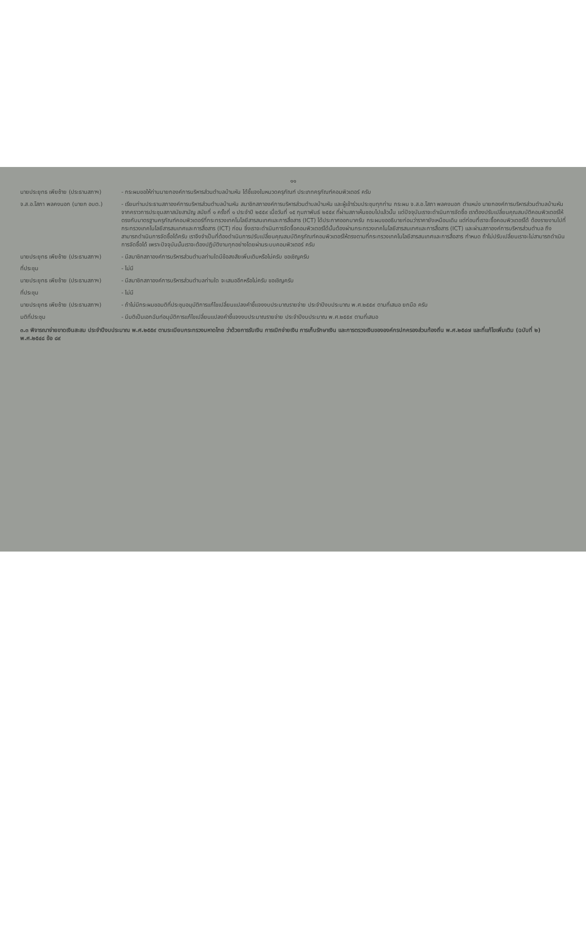๑๑
นายประยุทธ เพียซ้าย (ประธานสภาฯ)
- กระผมขอให้ท่านนายกองค์การบริหารส่วนตำบลบ้านหัน ได้ชี้แจงในหมวดครุภัณฑ์ ประเภทครุภัณฑ์คอมพิวเตอร์ ครับ
จ.ส.อ.โสภา พลคงนอก (นายก อบต.) - เรียนท่านประธานสภาองค์การบริหารส่วนตำบลบ้านหัน สมาชิกสภาองค์การบริหารส่วนตำบลบ้านหัน และผู้เข้าร่วมประชุมทุกท่าน กระผม จ.ส.อ.โสภา พลคงนอก ตำแหน่ง นายกองค์การบริหารส่วนตำบลบ้านหัน จากคราวการประชุมสภาสมัยสามัญ สมัยที่ ๑ ครั้งที่ ๑ ประจำปี ๒๕๕๙ เมื่อวันที่ ๑๕ กุมภาพันธ์ ๒๕๕๙ ที่ผ่านสภาเห็นชอบไปแล้วนั้น แต่ปัจจุบันเราจะดำเนินการจัดซื้อ เราต้องปรับเปลี่ยนคุณสมบัติคอมพิวเตอร์ให้ตรงกับมาตรฐานครุภัณฑ์คอมพิวเตอร์ที่กระทรวงเทคโนโลยีสารสนเทศและการสื่อสาร (ICT) ได้ประกาศออกมาครับ กระผมขออธิบายก่อนว่าราคายังเหมือนเดิม แต่ก่อนที่เราจะซื้อคอมพิวเตอร์ได้ ต้องรายงานไปที่กระทรวงเทคโนโลยีสารสนเทศและการสื่อสาร (ICT) ก่อน ซึ่งเราจะดำเนินการจัดซื้อคอมพิวเตอร์ได้นั้นต้องผ่านกระทรวงเทคโนโลยีสารสนเทศและการสื่อสาร (ICT) และผ่านสภาองค์การบริหารส่วนตำบล ถึงสามารถดำเนินการจัดซื้อได้ครับ เราจึงจำเป็นที่ต้องดำเนินการปรับเปลี่ยนคุณสมบัติครุภัณฑ์คอมพิวเตอร์ให้ตรงตามที่กระทรวงเทคโนโลยีสารสนเทศและการสื่อสาร กำหนด ถ้าไม่ปรับเปลี่ยนเราจะไม่สามารถดำเนินการจัดซื้อได้ เพราะปัจจุบันนั้นเราจะต้องปฏิบัติงานทุกอย่างโดยผ่านระบบคอมพิวเตอร์ ครับ
นายประยุทธ เพียซ้าย (ประธานสภาฯ)
- มีสมาชิกสภาองค์การบริหารส่วนตำบลท่านใดมีข้อสงสัยเพิ่มเติมหรือไม่ครับ ขอเชิญครับ
ที่ประชุม - ไม่มี
นายประยุทธ เพียซ้าย (ประธานสภาฯ)
- มีสมาชิกสภาองค์การบริหารส่วนตำบลท่านใด จะเสนออีกหรือไม่ครับ ขอเชิญครับ
ที่ประชุม - ไม่มี
นายประยุทธ เพียซ้าย (ประธานสภาฯ)
- ถ้าไม่มีกระผมขอมติที่ประชุมอนุมัติการแก้ไขเปลี่ยนแปลงคำชี้แจงงบประมาณรายจ่าย ประจำปีงบประมาณ พ.ศ.๒๕๕๙ ตามที่เสนอ ยกมือ ครับ
มติที่ประชุม - มีมติเป็นเอกฉันท์อนุมัติการแก้ไขเปลี่ยนแปลงคำชี้แจงงบประมาณรายจ่าย ประจำปีงบประมาณ พ.ศ.๒๕๕๙ ตามที่เสนอ
๓.๓ พิจารณาจ่ายขาดเงินสะสม ประจำปีงบประมาณ พ.ศ.๒๕๕๙ ตามระเบียบกระทรวงมหาดไทย ว่าด้วยการรับเงิน การเบิกจ่ายเงิน การเก็บรักษาเงิน และการตรวจเงินขององค์กรปกครองส่วนท้องถิ่น พ.ศ.๒๕๔๗ และที่แก้ไขเพิ่มเติม (ฉบับที่ ๒) พ.ศ.๒๕๔๘ ข้อ ๘๙